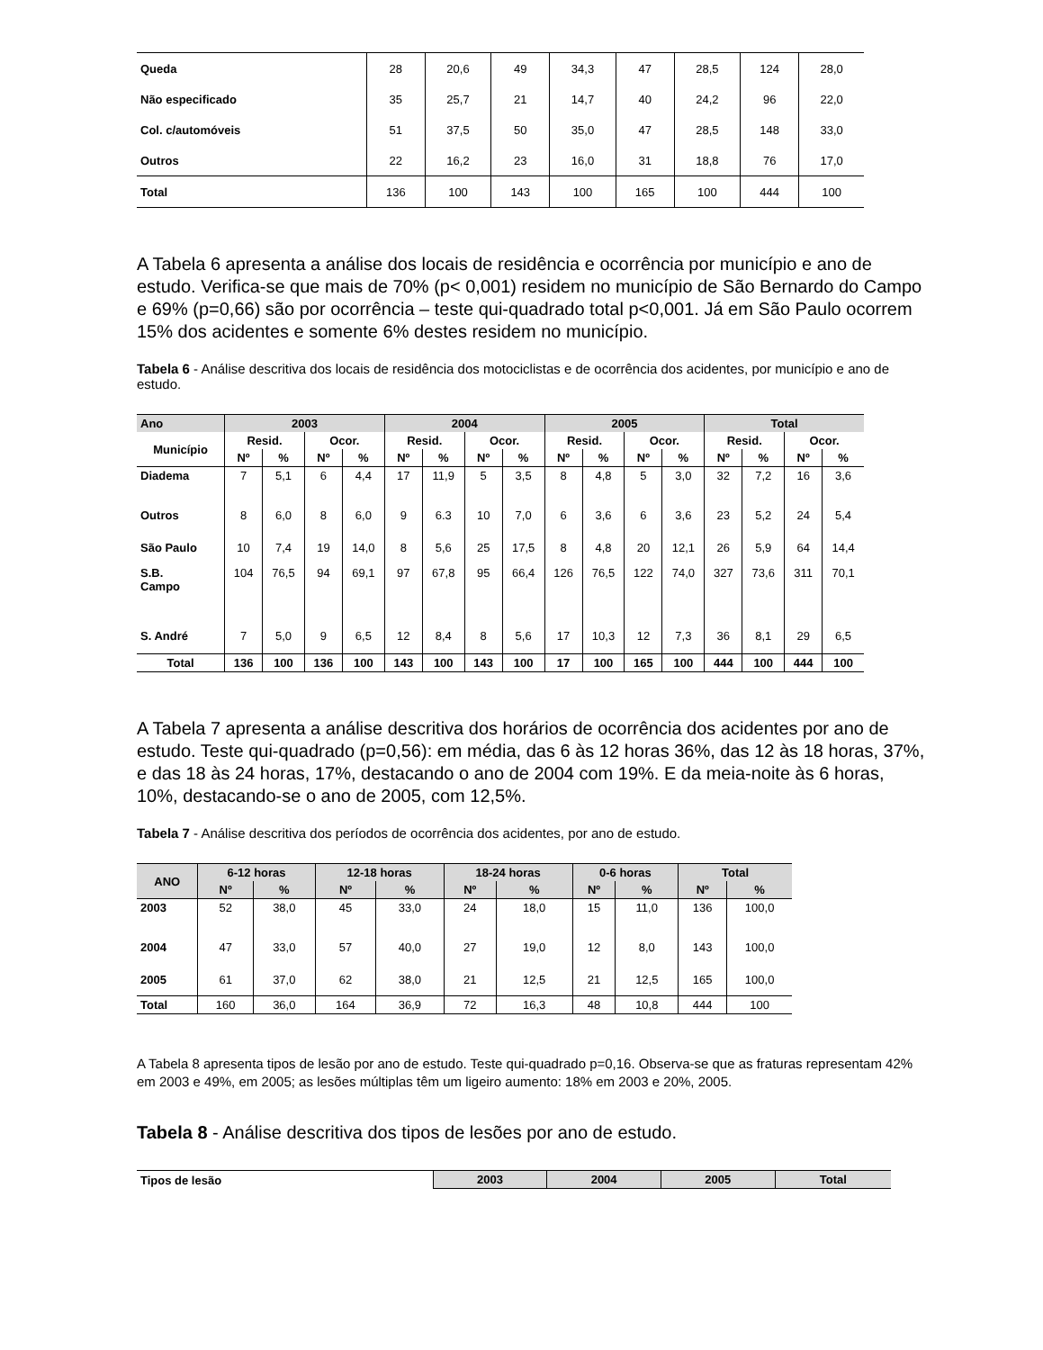| Queda | 28 | 20,6 | 49 | 34,3 | 47 | 28,5 | 124 | 28,0 |
| Não especificado | 35 | 25,7 | 21 | 14,7 | 40 | 24,2 | 96 | 22,0 |
| Col. c/automóveis | 51 | 37,5 | 50 | 35,0 | 47 | 28,5 | 148 | 33,0 |
| Outros | 22 | 16,2 | 23 | 16,0 | 31 | 18,8 | 76 | 17,0 |
| Total | 136 | 100 | 143 | 100 | 165 | 100 | 444 | 100 |
A Tabela 6 apresenta a análise dos locais de residência e ocorrência por município e ano de estudo. Verifica-se que mais de 70% (p< 0,001) residem no município de São Bernardo do Campo e 69% (p=0,66) são por ocorrência – teste qui-quadrado total p<0,001. Já em São Paulo ocorrem 15% dos acidentes e somente 6% destes residem no município.
Tabela 6 - Análise descritiva dos locais de residência dos motociclistas e de ocorrência dos acidentes, por município e ano de estudo.
| Ano | 2003 | | | | 2004 | | | | 2005 | | | | Total | | | |
| --- | --- | --- | --- | --- | --- | --- | --- | --- | --- | --- | --- | --- | --- | --- | --- | --- |
| Município | Resid. | | Ocor. | | Resid. | | Ocor. | | Resid. | | Ocor. | | Resid. | | Ocor. | |
| | Nº | % | Nº | % | Nº | % | Nº | % | Nº | % | Nº | % | Nº | % | Nº | % |
| Diadema | 7 | 5,1 | 6 | 4,4 | 17 | 11,9 | 5 | 3,5 | 8 | 4,8 | 5 | 3,0 | 32 | 7,2 | 16 | 3,6 |
| Outros | 8 | 6,0 | 8 | 6,0 | 9 | 6.3 | 10 | 7,0 | 6 | 3,6 | 6 | 3,6 | 23 | 5,2 | 24 | 5,4 |
| São Paulo | 10 | 7,4 | 19 | 14,0 | 8 | 5,6 | 25 | 17,5 | 8 | 4,8 | 20 | 12,1 | 26 | 5,9 | 64 | 14,4 |
| S.B. Campo | 104 | 76,5 | 94 | 69,1 | 97 | 67,8 | 95 | 66,4 | 126 | 76,5 | 122 | 74,0 | 327 | 73,6 | 311 | 70,1 |
| S. André | 7 | 5,0 | 9 | 6,5 | 12 | 8,4 | 8 | 5,6 | 17 | 10,3 | 12 | 7,3 | 36 | 8,1 | 29 | 6,5 |
| Total | 136 | 100 | 136 | 100 | 143 | 100 | 143 | 100 | 17 | 100 | 165 | 100 | 444 | 100 | 444 | 100 |
A Tabela 7 apresenta a análise descritiva dos horários de ocorrência dos acidentes por ano de estudo. Teste qui-quadrado (p=0,56): em média, das 6 às 12 horas 36%, das 12 às 18 horas, 37%, e das 18 às 24 horas, 17%, destacando o ano de 2004 com 19%. E da meia-noite às 6 horas, 10%, destacando-se o ano de 2005, com 12,5%.
Tabela 7 - Análise descritiva dos períodos de ocorrência dos acidentes, por ano de estudo.
| ANO | 6-12 horas | | 12-18 horas | | 18-24 horas | | 0-6 horas | | Total | |
| --- | --- | --- | --- | --- | --- | --- | --- | --- | --- | --- |
| | Nº | % | Nº | % | Nº | % | Nº | % | Nº | % |
| 2003 | 52 | 38,0 | 45 | 33,0 | 24 | 18,0 | 15 | 11,0 | 136 | 100,0 |
| 2004 | 47 | 33,0 | 57 | 40,0 | 27 | 19,0 | 12 | 8,0 | 143 | 100,0 |
| 2005 | 61 | 37,0 | 62 | 38,0 | 21 | 12,5 | 21 | 12,5 | 165 | 100,0 |
| Total | 160 | 36,0 | 164 | 36,9 | 72 | 16,3 | 48 | 10,8 | 444 | 100 |
A Tabela 8 apresenta tipos de lesão por ano de estudo. Teste qui-quadrado p=0,16. Observa-se que as fraturas representam 42% em 2003 e 49%, em 2005; as lesões múltiplas têm um ligeiro aumento: 18% em 2003 e 20%, 2005.
Tabela 8 - Análise descritiva dos tipos de lesões por ano de estudo.
| Tipos de lesão | 2003 | 2004 | 2005 | Total |
| --- | --- | --- | --- | --- |